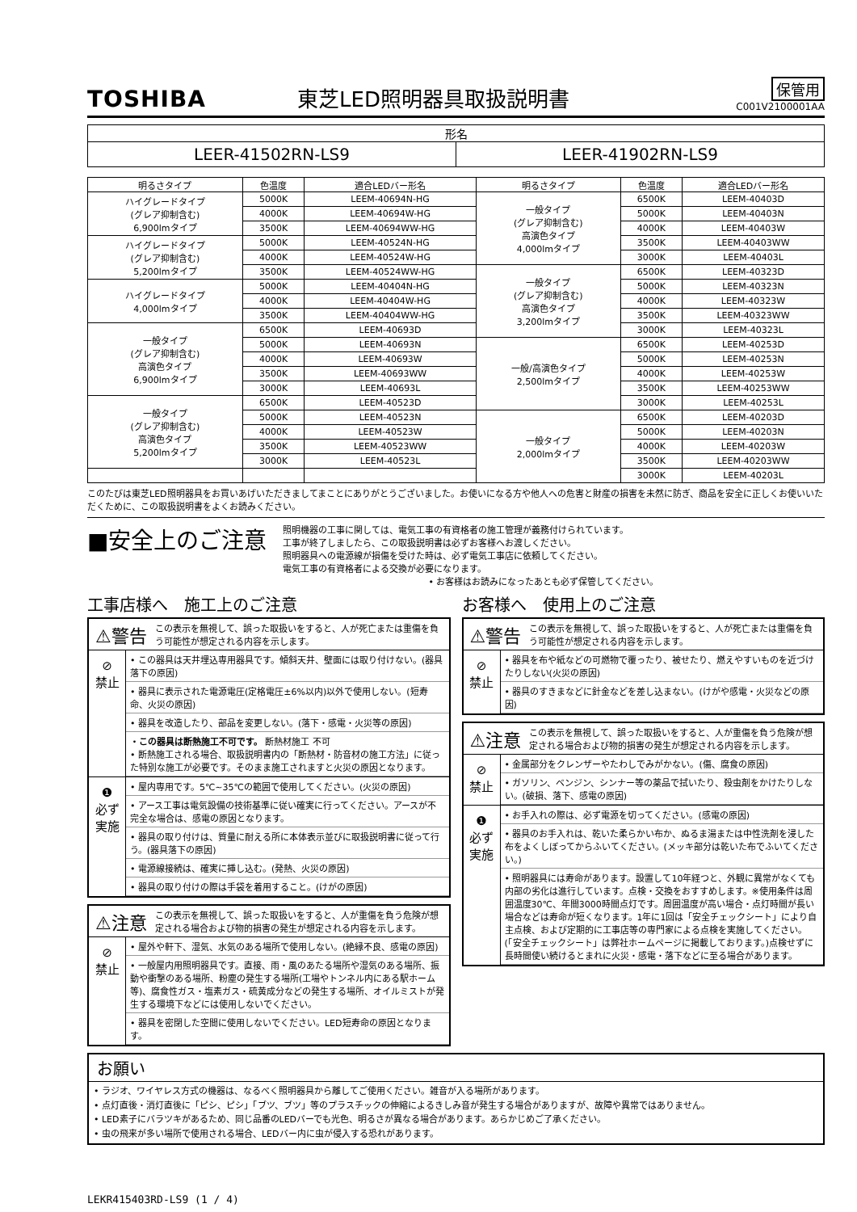TOSHIBA
東芝LED照明器具取扱説明書
保管用
C001V2100001AA
| 形名 | |
| --- | --- |
| LEER-41502RN-LS9 | LEER-41902RN-LS9 |
| 明るさタイプ | 色温度 | 適合LEDバー形名 | 明るさタイプ | 色温度 | 適合LEDバー形名 |
| --- | --- | --- | --- | --- | --- |
| ハイグレードタイプ (グレア抑制含む) 6,900lmタイプ | 5000K | LEEM-40694N-HG | 一般タイプ (グレア抑制含む) 高演色タイプ 4,000lmタイプ | 6500K | LEEM-40403D |
| | 4000K | LEEM-40694W-HG | | 5000K | LEEM-40403N |
| | 3500K | LEEM-40694WW-HG | | 4000K | LEEM-40403W |
| ハイグレードタイプ (グレア抑制含む) 5,200lmタイプ | 5000K | LEEM-40524N-HG | | 3500K | LEEM-40403WW |
| | 4000K | LEEM-40524W-HG | | 3000K | LEEM-40403L |
| | 3500K | LEEM-40524WW-HG | 一般タイプ (グレア抑制含む) 高演色タイプ 3,200lmタイプ | 6500K | LEEM-40323D |
| ハイグレードタイプ 4,000lmタイプ | 5000K | LEEM-40404N-HG | | 5000K | LEEM-40323N |
| | 4000K | LEEM-40404W-HG | | 4000K | LEEM-40323W |
| | 3500K | LEEM-40404WW-HG | | 3500K | LEEM-40323WW |
| 一般タイプ (グレア抑制含む) 高演色タイプ 6,900lmタイプ | 6500K | LEEM-40693D | | 3000K | LEEM-40323L |
| | 5000K | LEEM-40693N | 一般/高演色タイプ 2,500lmタイプ | 6500K | LEEM-40253D |
| | 4000K | LEEM-40693W | | 5000K | LEEM-40253N |
| | 3500K | LEEM-40693WW | | 4000K | LEEM-40253W |
| | 3000K | LEEM-40693L | | 3500K | LEEM-40253WW |
| 一般タイプ (グレア抑制含む) 高演色タイプ 5,200lmタイプ | 6500K | LEEM-40523D | | 3000K | LEEM-40253L |
| | 5000K | LEEM-40523N | 一般タイプ 2,000lmタイプ | 6500K | LEEM-40203D |
| | 4000K | LEEM-40523W | | 5000K | LEEM-40203N |
| | 3500K | LEEM-40523WW | | 4000K | LEEM-40203W |
| | 3000K | LEEM-40523L | | 3500K | LEEM-40203WW |
| | | | | 3000K | LEEM-40203L |
このたびは東芝LED照明器具をお買いあげいただきましてまことにありがとうございました。お使いになる方や他人への危害と財産の損害を未然に防ぎ、商品を安全に正しくお使いいただくために、この取扱説明書をよくお読みください。
■安全上のご注意
照明機器の工事に関しては、電気工事の有資格者の施工管理が義務付けられています。
工事が終了しましたら、この取扱説明書は必ずお客様へお渡しください。
照明器具への電源線が損傷を受けた時は、必ず電気工事店に依頼してください。
電気工事の有資格者による交換が必要になります。
• お客様はお読みになったあとも必ず保管してください。
工事店様へ　施工上のご注意
⚠警告 この表示を無視して、誤った取扱いをすると、人が死亡または重傷を負う可能性が想定される内容を示します。
⊘
禁止
• この器具は天井埋込専用器具です。傾斜天井、壁面には取り付けない。(器具落下の原因)
• 器具に表示された電源電圧(定格電圧±6%以内)以外で使用しない。(短寿命、火災の原因)
• 器具を改造したり、部品を変更しない。(落下・感電・火災等の原因)
・この器具は断熱施工不可です。 断熱材施工 不可
• 断熱施工される場合、取扱説明書内の「断熱材・防音材の施工方法」に従った特別な施工が必要です。そのまま施工されますと火災の原因となります。
❶
必ず
実施
• 屋内専用です。5℃~35℃の範囲で使用してください。(火災の原因)
• アース工事は電気設備の技術基準に従い確実に行ってください。アースが不完全な場合は、感電の原因となります。
• 器具の取り付けは、質量に耐える所に本体表示並びに取扱説明書に従って行う。(器具落下の原因)
• 電源線接続は、確実に挿し込む。(発熱、火災の原因)
• 器具の取り付けの際は手袋を着用すること。(けがの原因)
⚠注意 この表示を無視して、誤った取扱いをすると、人が重傷を負う危険が想定される場合および物的損害の発生が想定される内容を示します。
⊘
禁止
• 屋外や軒下、湿気、水気のある場所で使用しない。(絶縁不良、感電の原因)
• 一般屋内用照明器具です。直接、雨・風のあたる場所や湿気のある場所、振動や衝撃のある場所、粉塵の発生する場所(工場やトンネル内にある駅ホーム等)、腐食性ガス・塩素ガス・硫黄成分などの発生する場所、オイルミストが発生する環境下などには使用しないでください。
• 器具を密閉した空間に使用しないでください。LED短寿命の原因となります。
お客様へ　使用上のご注意
⚠警告 この表示を無視して、誤った取扱いをすると、人が死亡または重傷を負う可能性が想定される内容を示します。
⊘
禁止
• 器具を布や紙などの可燃物で覆ったり、被せたり、燃えやすいものを近づけたりしない(火災の原因)
• 器具のすきまなどに針金などを差し込まない。(けがや感電・火災などの原因)
⚠注意 この表示を無視して、誤った取扱いをすると、人が重傷を負う危険が想定される場合および物的損害の発生が想定される内容を示します。
⊘
禁止
• 金属部分をクレンザーやたわしでみがかない。(傷、腐食の原因)
• ガソリン、ベンジン、シンナー等の薬品で拭いたり、殺虫剤をかけたりしない。(破損、落下、感電の原因)
❶
必ず
実施
• お手入れの際は、必ず電源を切ってください。(感電の原因)
• 器具のお手入れは、乾いた柔らかい布か、ぬるま湯または中性洗剤を浸した布をよくしぼってからふいてください。(メッキ部分は乾いた布でふいてください。)
• 照明器具には寿命があります。設置して10年経つと、外観に異常がなくても内部の劣化は進行しています。点検・交換をおすすめします。※使用条件は周囲温度30℃、年間3000時間点灯です。周囲温度が高い場合・点灯時間が長い場合などは寿命が短くなります。1年に1回は「安全チェックシート」により自主点検、および定期的に工事店等の専門家による点検を実施してください。(「安全チェックシート」は弊社ホームページに掲載しております。)点検せずに長時間使い続けるとまれに火災・感電・落下などに至る場合があります。
お願い
• ラジオ、ワイヤレス方式の機器は、なるべく照明器具から離してご使用ください。雑音が入る場所があります。
• 点灯直後・消灯直後に「ピシ、ピシ」「ブツ、ブツ」等のプラスチックの伸縮によるきしみ音が発生する場合がありますが、故障や異常ではありません。
• LED素子にバラツキがあるため、同じ品番のLEDバーでも光色、明るさが異なる場合があります。あらかじめご了承ください。
• 虫の飛来が多い場所で使用される場合、LEDバー内に虫が侵入する恐れがあります。
LEKR415403RD-LS9 (1 / 4)